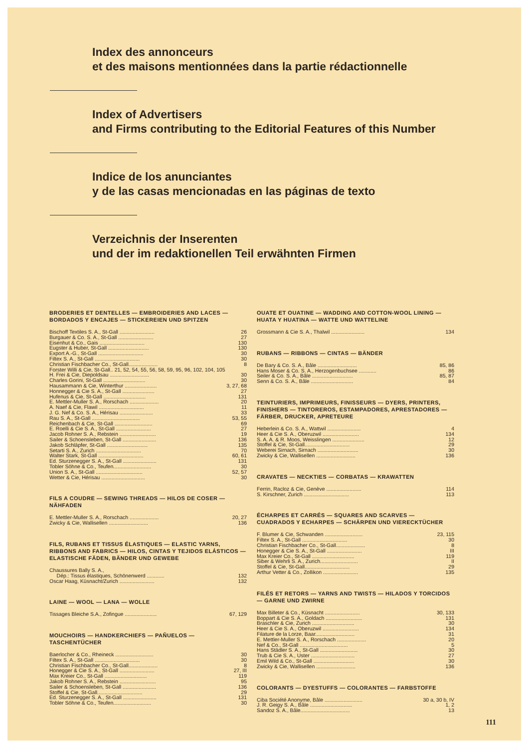Index des annonceurs
et des maisons mentionnées dans la partie rédactionnelle
Index of Advertisers
and Firms contributing to the Editorial Features of this Number
Indice de los anunciantes
y de las casas mencionadas en las páginas de texto
Verzeichnis der Inserenten
und der im redaktionellen Teil erwähnten Firmen
BRODERIES ET DENTELLES — EMBROIDERIES AND LACES — BORDADOS Y ENCAJES — STICKEREIEN UND SPITZEN
| Bischoff Textiles S. A., St-Gall ........................ | 26 |
| Burgauer & Co. S. A., St-Gall ........................ | 27 |
| Eisenhut & Co., Gais ............................... | 130 |
| Eugster & Huber, St-Gall ............................ | 130 |
| Export A.-G., St-Gall ............................... | 30 |
| Filtex S. A., St-Gall ............................... | 30 |
| Christian Fischbacher Co., St-Gall.................... | 8 |
| Forster Willi & Cie, St-Gall.. 21, 52, 54, 55, 56, 58, 59, 95, 96, 102, 104, 105 | |
| H. Frei & Cie, Diepoldsau ........................... | 30 |
| Charles Gorini, St-Gall ............................. | 30 |
| Hausammann & Cie, Winterthur ...................... | 3, 27, 68 |
| Honnegger & Cie S. A., St-Gall ...................... | 27 |
| Hufenus & Cie, St-Gall ............................. | 131 |
| E. Mettler-Muller S. A., Rorschach .................... | 20 |
| A. Naef & Cie, Flawil ............................... | 11 |
| J. G. Nef & Co. S. A., Hérisau ....................... | 33 |
| Rau S. A., St-Gall ................................. | 53, 55 |
| Reichenbach & Cie, St-Gall .......................... | 69 |
| E. Roelli & Cie S. A., St-Gall ........................ | 27 |
| Jacob Rohner S. A., Rebstein ......................... | 19 |
| Sailer & Schoensleben, St-Gall ....................... | 136 |
| Jakob Schläpfer, St-Gall ............................ | 135 |
| Setarti S. A., Zurich ............................... | 70 |
| Walter Stark, St-Gall ............................... | 60, 61 |
| Ed. Sturzenegger S. A., St-Gall ....................... | 131 |
| Tobler Söhne & Co., Teufen.......................... | 30 |
| Union S. A., St-Gall ................................ | 52, 57 |
| Wetter & Cie, Hérisau .............................. | 30 |
FILS A COUDRE — SEWING THREADS — HILOS DE COSER — NÄHFADEN
| E. Mettler-Muller S. A., Rorschach .................... | 20, 27 |
| Zwicky & Cie, Wallisellen ........................... | 136 |
FILS, RUBANS ET TISSUS ÉLASTIQUES — ELASTIC YARNS, RIBBONS AND FABRICS — HILOS, CINTAS Y TEJIDOS ELÁSTICOS — ELASTISCHE FÄDEN, BÄNDER UND GEWEBE
| Chaussures Bally S. A., | |
| Dép.: Tissus élastiques, Schönenwerd ............ | 132 |
| Oscar Haag, Küsnacht/Zurich ........................ | 132 |
LAINE — WOOL — LANA — WOLLE
| Tissages Bleiche S.A., Zofingue ...................... | 67, 129 |
MOUCHOIRS — HANDKERCHIEFS — PAÑUELOS — TASCHENTÜCHER
| Baerlocher & Co., Rheineck .......................... | 30 |
| Filtex S. A., St-Gall ............................... | 30 |
| Christian Fischbacher Co., St-Gall.................... | 8 |
| Honegger & Cie S. A., St-Gall ........................ | 27, III |
| Max Kreier Co., St-Gall ............................. | 119 |
| Jakob Rohner S. A., Rebstein ......................... | 95 |
| Sailer & Schoensleben, St-Gall ....................... | 136 |
| Stoffel & Cie, St-Gall............................... | 29 |
| Ed. Sturzenegger S. A., St-Gall ....................... | 131 |
| Tobler Söhne & Co., Teufen.......................... | 30 |
OUATE ET OUATINE — WADDING AND COTTON-WOOL LINING — HUATA Y HUATINA — WATTE UND WATTELINE
| Grossmann & Cie S. A., Thalwil ....................... | 134 |
RUBANS — RIBBONS — CINTAS — BÄNDER
| De Bary & Co. S. A., Bâle ........................... | 85, 86 |
| Hans Moser & Co. S. A., Herzogenbuchsee ............ | 86 |
| Seiler & Co. S. A., Bâle ............................ | 85, 87 |
| Senn & Co. S. A., Bâle ............................. | 84 |
TEINTURIERS, IMPRIMEURS, FINISSEURS — DYERS, PRINTERS, FINISHERS — TINTOREROS, ESTAMPADORES, APRESTADORES — FÄRBER, DRUCKER, APRETEURE
| Heberlein & Co. S. A., Wattwil ....................... | 4 |
| Heer & Cie S. A., Oberuzwil ......................... | 134 |
| S. A. A. & R. Moos, Weisslingen ...................... | 12 |
| Stoffel & Cie, St-Gall............................... | 29 |
| Weberei Sirnach, Sirnach ............................ | 30 |
| Zwicky & Cie, Wallisellen ........................... | 136 |
CRAVATES — NECKTIES — CORBATAS — KRAWATTEN
| Ferrin, Racloz & Cie, Genève ........................ | 114 |
| S. Kirschner, Zurich ............................... | 113 |
ÉCHARPES ET CARRÉS — SQUARES AND SCARVES — CUADRADOS Y ECHARPES — SCHÄRPEN UND VIERECKTÜCHER
| F. Blumer & Cie, Schwanden .......................... | 23, 115 |
| Filtex S. A., St-Gall ............................... | 30 |
| Christian Fischbacher Co., St-Gall.................... | 8 |
| Honegger & Cie S. A., St-Gall ........................ | III |
| Max Kreier Co., St-Gall ............................. | 119 |
| Siber & Wehrli S. A., Zurich.......................... | II |
| Stoffel & Cie, St-Gall............................... | 29 |
| Arthur Vetter & Co., Zollikon ........................ | 135 |
FILÉS ET RETORS — YARNS AND TWISTS — HILADOS Y TORCIDOS — GARNE UND ZWIRNE
| Max Billeter & Co., Küsnacht ........................ | 30, 133 |
| Boppart & Cie S. A., Goldach ......................... | 131 |
| Braschler & Cie, Zurich ............................. | 30 |
| Heer & Cie S. A., Oberuzwil ......................... | 134 |
| Filature de la Lorze, Baar........................... | 31 |
| E. Mettler-Muller S. A., Rorschach .................... | 20 |
| Nef & Co., St-Gall ................................. | 5 |
| Hans Städler S. A., St-Gall .......................... | 30 |
| Trub & Cie S. A., Uster .............................. | 27 |
| Emil Wild & Co., St-Gall ............................ | 30 |
| Zwicky & Cie, Wallisellen ........................... | 136 |
COLORANTS — DYESTUFFS — COLORANTES — FARBSTOFFE
| Ciba Société Anonyme, Bâle .......................... | 30 a, 30 b, IV |
| J. R. Geigy S. A., Bâle ............................. | 1, 2 |
| Sandoz S. A., Bâle.................................. | 13 |
111